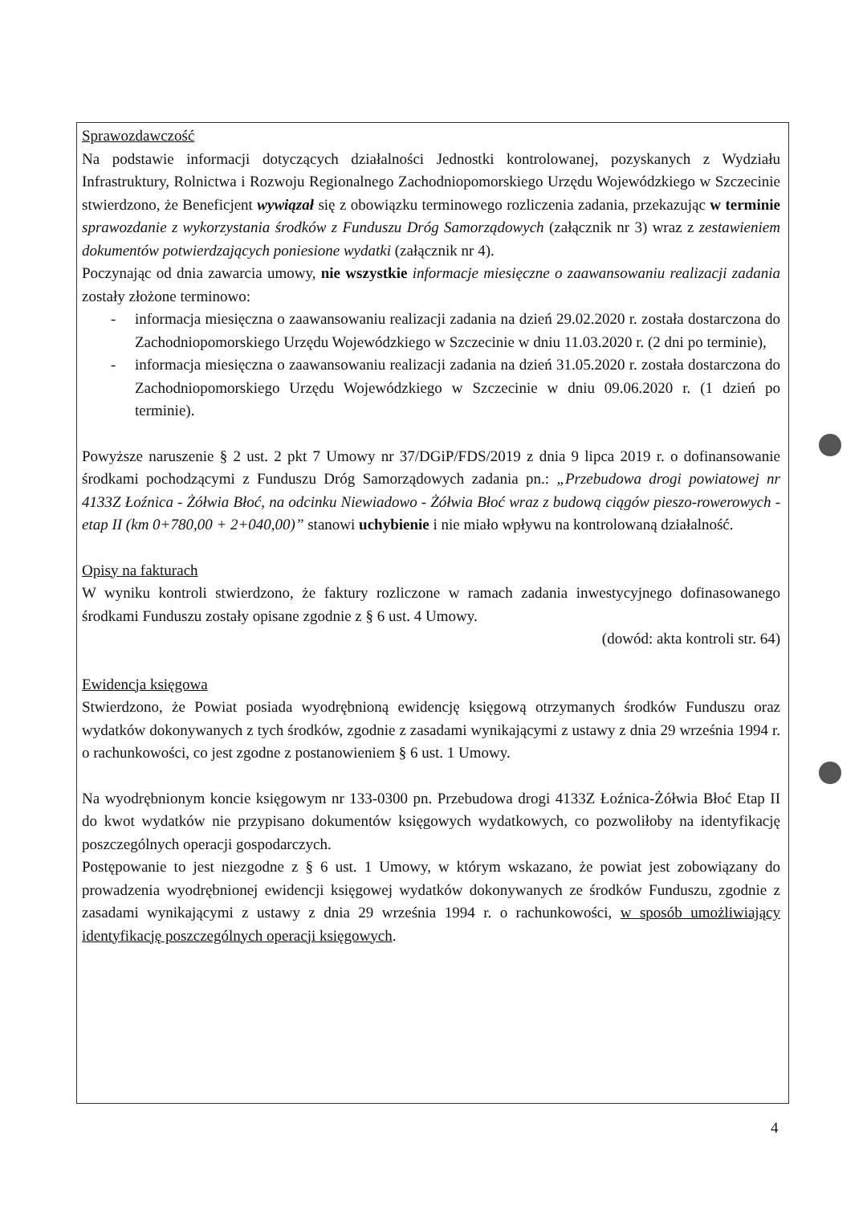Sprawozdawczość
Na podstawie informacji dotyczących działalności Jednostki kontrolowanej, pozyskanych z Wydziału Infrastruktury, Rolnictwa i Rozwoju Regionalnego Zachodniopomorskiego Urzędu Wojewódzkiego w Szczecinie stwierdzono, że Beneficjent wywiązał się z obowiązku terminowego rozliczenia zadania, przekazując w terminie sprawozdanie z wykorzystania środków z Funduszu Dróg Samorządowych (załącznik nr 3) wraz z zestawieniem dokumentów potwierdzających poniesione wydatki (załącznik nr 4).
Poczynając od dnia zawarcia umowy, nie wszystkie informacje miesięczne o zaawansowaniu realizacji zadania zostały złożone terminowo:
- informacja miesięczna o zaawansowaniu realizacji zadania na dzień 29.02.2020 r. została dostarczona do Zachodniopomorskiego Urzędu Wojewódzkiego w Szczecinie w dniu 11.03.2020 r. (2 dni po terminie),
- informacja miesięczna o zaawansowaniu realizacji zadania na dzień 31.05.2020 r. została dostarczona do Zachodniopomorskiego Urzędu Wojewódzkiego w Szczecinie w dniu 09.06.2020 r. (1 dzień po terminie).
Powyższe naruszenie § 2 ust. 2 pkt 7 Umowy nr 37/DGiP/FDS/2019 z dnia 9 lipca 2019 r. o dofinansowanie środkami pochodzącymi z Funduszu Dróg Samorządowych zadania pn.: „Przebudowa drogi powiatowej nr 4133Z Łoźnica - Żółwia Błoć, na odcinku Niewiadowo - Żółwia Błoć wraz z budową ciągów pieszo-rowerowych - etap II (km 0+780,00 + 2+040,00)” stanowi uchybienie i nie miało wpływu na kontrolowaną działalność.
Opisy na fakturach
W wyniku kontroli stwierdzono, że faktury rozliczone w ramach zadania inwestycyjnego dofinasowanego środkami Funduszu zostały opisane zgodnie z § 6 ust. 4 Umowy.
(dowód: akta kontroli str. 64)
Ewidencja księgowa
Stwierdzono, że Powiat posiada wyodrębnioną ewidencję księgową otrzymanych środków Funduszu oraz wydatków dokonywanych z tych środków, zgodnie z zasadami wynikającymi z ustawy z dnia 29 września 1994 r. o rachunkowości, co jest zgodne z postanowieniem § 6 ust. 1 Umowy.
Na wyodrębnionym koncie księgowym nr 133-0300 pn. Przebudowa drogi 4133Z Łoźnica-Żółwia Błoć Etap II do kwot wydatków nie przypisano dokumentów księgowych wydatkowych, co pozwoliłoby na identyfikację poszczególnych operacji gospodarczych.
Postępowanie to jest niezgodne z § 6 ust. 1 Umowy, w którym wskazano, że powiat jest zobowiązany do prowadzenia wyodrębnionej ewidencji księgowej wydatków dokonywanych ze środków Funduszu, zgodnie z zasadami wynikającymi z ustawy z dnia 29 września 1994 r. o rachunkowości, w sposób umożliwiający identyfikację poszczególnych operacji księgowych.
4